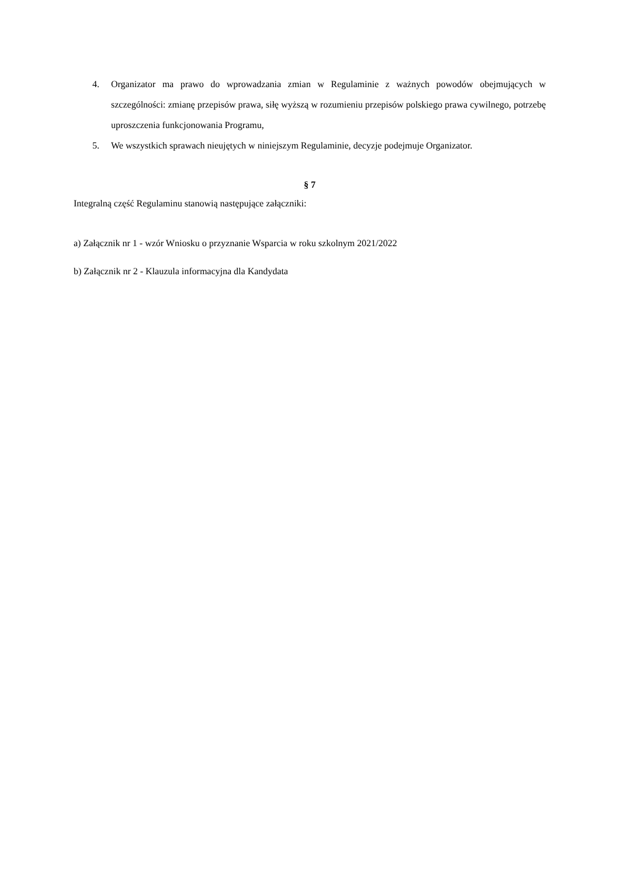4. Organizator ma prawo do wprowadzania zmian w Regulaminie z ważnych powodów obejmujących w szczególności: zmianę przepisów prawa, siłę wyższą w rozumieniu przepisów polskiego prawa cywilnego, potrzebę uproszczenia funkcjonowania Programu,
5. We wszystkich sprawach nieujętych w niniejszym Regulaminie, decyzje podejmuje Organizator.
§ 7
Integralną część Regulaminu stanowią następujące załączniki:
a) Załącznik nr 1 - wzór Wniosku o przyznanie Wsparcia w roku szkolnym 2021/2022
b) Załącznik nr 2 - Klauzula informacyjna dla Kandydata